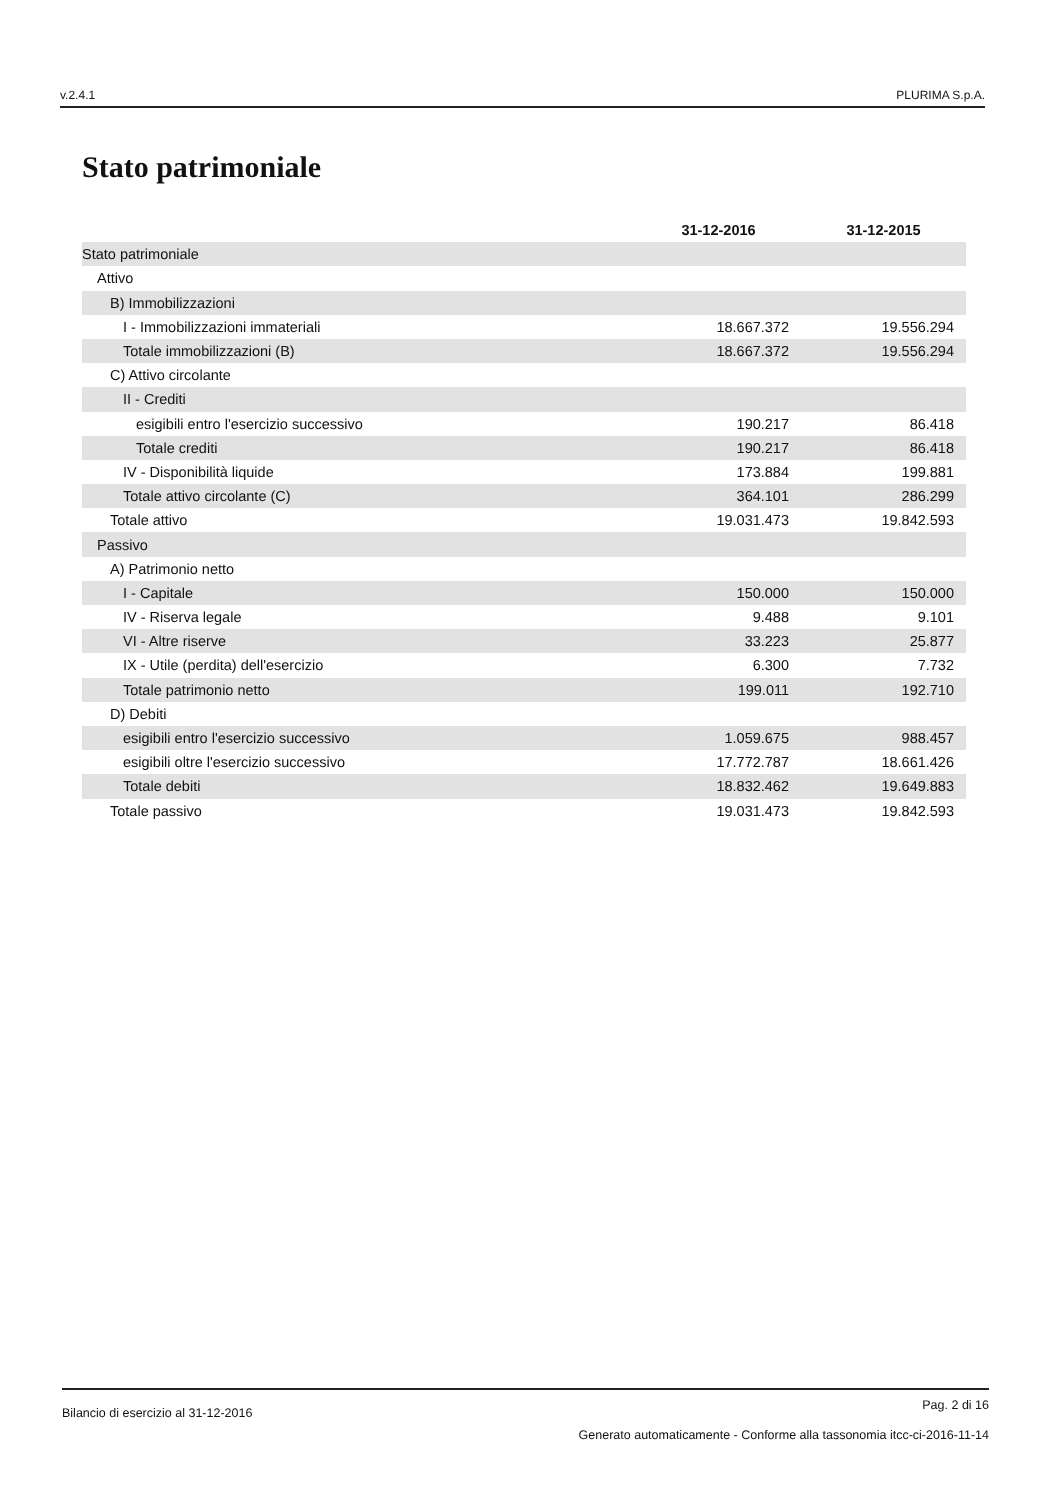v.2.4.1 PLURIMA S.p.A.
Stato patrimoniale
| | 31-12-2016 | 31-12-2015 |
| --- | --- | --- |
| Stato patrimoniale | | |
| Attivo | | |
| B) Immobilizzazioni | | |
| I - Immobilizzazioni immateriali | 18.667.372 | 19.556.294 |
| Totale immobilizzazioni (B) | 18.667.372 | 19.556.294 |
| C) Attivo circolante | | |
| II - Crediti | | |
| esigibili entro l'esercizio successivo | 190.217 | 86.418 |
| Totale crediti | 190.217 | 86.418 |
| IV - Disponibilità liquide | 173.884 | 199.881 |
| Totale attivo circolante (C) | 364.101 | 286.299 |
| Totale attivo | 19.031.473 | 19.842.593 |
| Passivo | | |
| A) Patrimonio netto | | |
| I - Capitale | 150.000 | 150.000 |
| IV - Riserva legale | 9.488 | 9.101 |
| VI - Altre riserve | 33.223 | 25.877 |
| IX - Utile (perdita) dell'esercizio | 6.300 | 7.732 |
| Totale patrimonio netto | 199.011 | 192.710 |
| D) Debiti | | |
| esigibili entro l'esercizio successivo | 1.059.675 | 988.457 |
| esigibili oltre l'esercizio successivo | 17.772.787 | 18.661.426 |
| Totale debiti | 18.832.462 | 19.649.883 |
| Totale passivo | 19.031.473 | 19.842.593 |
Bilancio di esercizio al 31-12-2016 Pag. 2 di 16
Generato automaticamente - Conforme alla tassonomia itcc-ci-2016-11-14